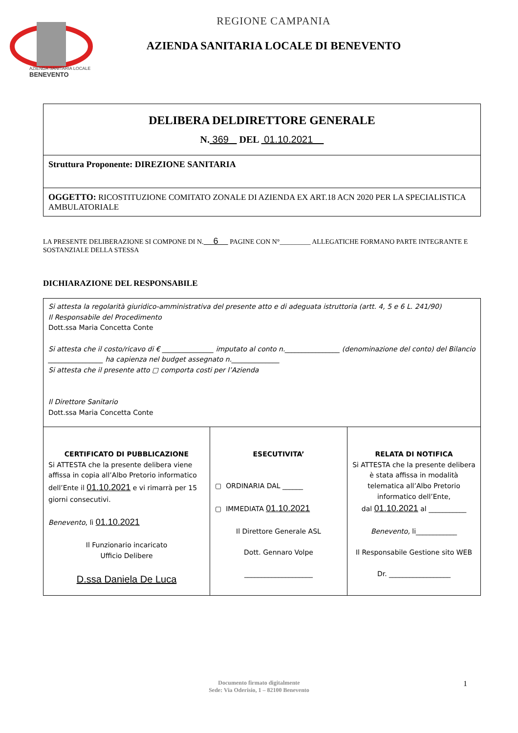AZIENDA SANITARIA LOCALE
BENEVENTO
REGIONE CAMPANIA
AZIENDA SANITARIA LOCALE DI BENEVENTO
| DELIBERA DELDIRETTORE GENERALE N. 369 DEL 01.10.2021 |
| Struttura Proponente: DIREZIONE SANITARIA |
| OGGETTO: RICOSTITUZIONE COMITATO ZONALE DI AZIENDA EX ART.18 ACN 2020 PER LA SPECIALISTICA AMBULATORIALE |
LA PRESENTE DELIBERAZIONE SI COMPONE DI N. 6 PAGINE CON N°_________ ALLEGATICHE FORMANO PARTE INTEGRANTE E SOSTANZIALE DELLA STESSA
DICHIARAZIONE DEL RESPONSABILE
| Si attesta la regolarità giuridico-amministrativa del presente atto e di adeguata istruttoria (artt. 4, 5 e 6 L. 241/90) Il Responsabile del Procedimento Dott.ssa Maria Concetta Conte Si attesta che il costo/ricavo di € _______________ imputato al conto n.________________ (denominazione del conto) del Bilancio ________________ ha capienza nel budget assegnato n.______________ Si attesta che il presente atto ▢ comporta costi per l’Azienda Il Direttore Sanitario Dott.ssa Maria Concetta Conte | | |
| CERTIFICATO DI PUBBLICAZIONE Si ATTESTA che la presente delibera viene affissa in copia all’Albo Pretorio informatico dell’Ente il 01.10.2021 e vi rimarrà per 15 giorni consecutivi. Benevento , lì 01.10.2021 Il Funzionario incaricato Ufficio Delibere D.ssa Daniela De Luca | ESECUTIVITA’ ▢ ORDINARIA DAL ______ ▢ IMMEDIATA 01.10.2021 Il Direttore Generale ASL Dott. Gennaro Volpe ____________________ | RELATA DI NOTIFICA Si ATTESTA che la presente delibera è stata affissa in modalità telematica all’Albo Pretorio informatico dell’Ente, dal 01.10.2021 al ___________ Benevento, li____________ Il Responsabile Gestione sito WEB Dr. __________________ |
Documento firmato digitalmente
Sede: Via Oderisio, 1 – 82100 Benevento
1